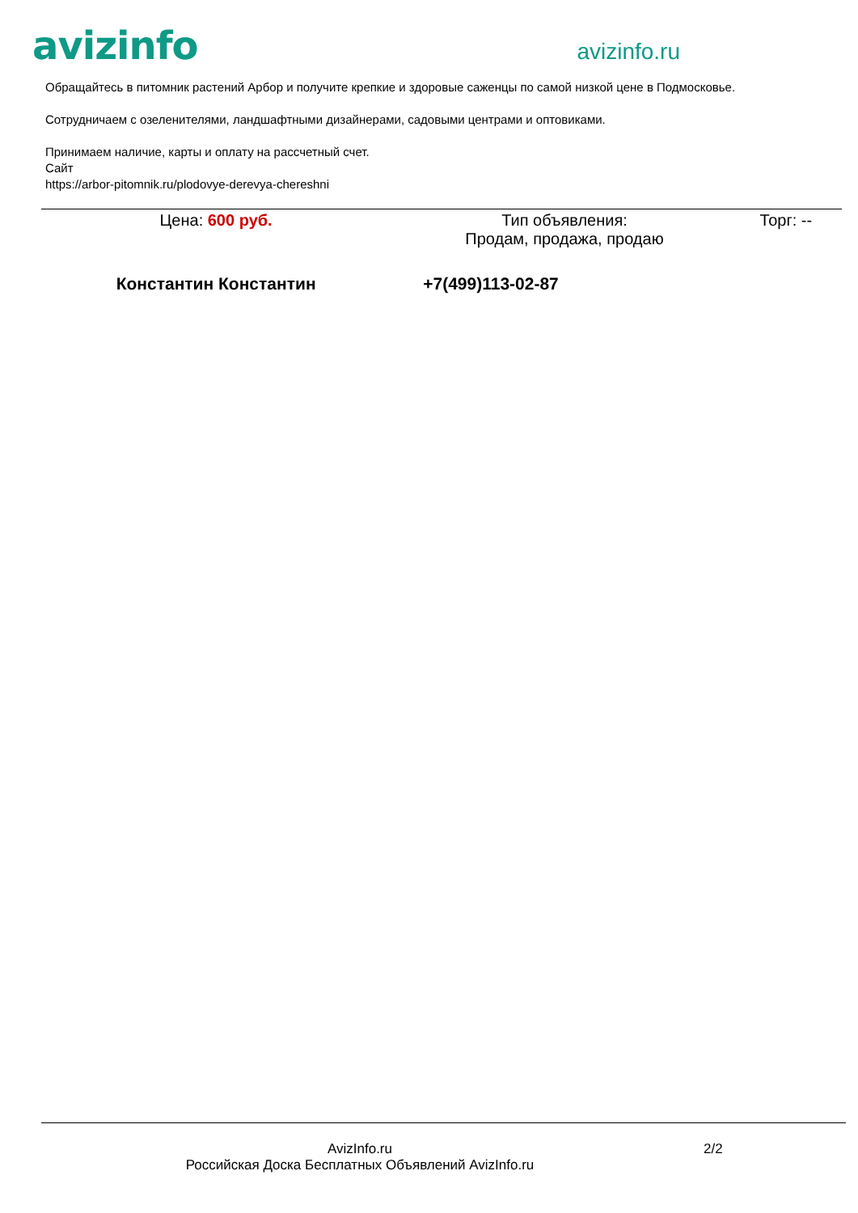avizinfo
avizinfo.ru
Обращайтесь в питомник растений Арбор и получите крепкие и здоровые саженцы по самой низкой цене в Подмосковье.
Сотрудничаем с озеленителями, ландшафтными дизайнерами, садовыми центрами и оптовиками.
Принимаем наличие, карты и оплату на рассчетный счет.
Сайт
https://arbor-pitomnik.ru/plodovye-derevya-chereshni
| Цена: 600 руб. | Тип объявления: Продам, продажа, продаю | Торг: -- |
| Константин Константин | +7(499)113-02-87 | |
AvizInfo.ru
Российская Доска Бесплатных Объявлений AvizInfo.ru
2/2